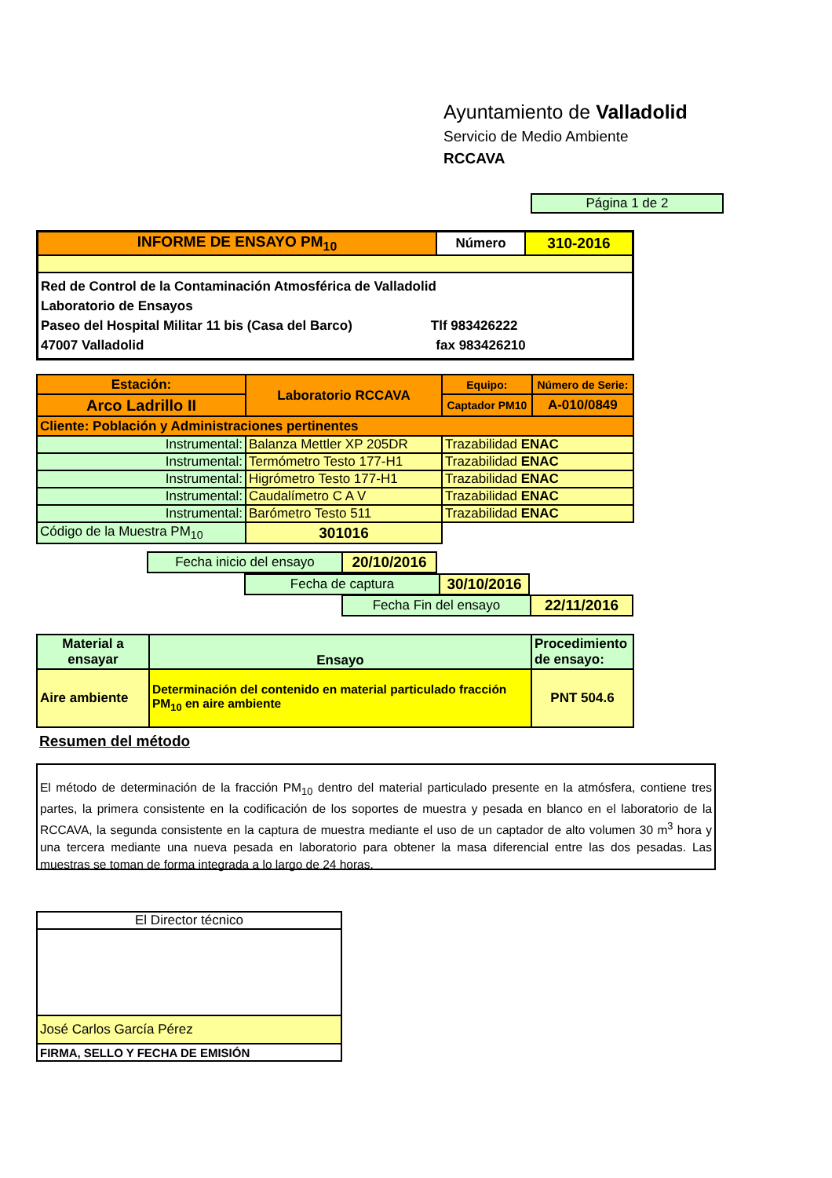Ayuntamiento de Valladolid
Servicio de Medio Ambiente
RCCAVA
Página 1 de 2
| INFORME DE ENSAYO PM<sub>10</sub> | Número | 310-2016 |
| Red de Control de la Contaminación Atmosférica de Valladolid Laboratorio de Ensayos Paseo del Hospital Militar 11 bis (Casa del Barco) Tlf 983426222 47007 Valladolid fax 983426210 | | |
| Estación: | Laboratorio RCCAVA | Equipo: | Número de Serie: |
| Arco Ladrillo II | | Captador PM10 | A-010/0849 |
| Cliente: Población y Administraciones pertinentes | | | |
| Instrumental: | Balanza Mettler XP 205DR | Trazabilidad ENAC | |
| Instrumental: | Termómetro Testo 177-H1 | Trazabilidad ENAC | |
| Instrumental: | Higrómetro Testo 177-H1 | Trazabilidad ENAC | |
| Instrumental: | Caudalímetro C A V | Trazabilidad ENAC | |
| Instrumental: | Barómetro Testo 511 | Trazabilidad ENAC | |
| Código de la Muestra PM<sub>10</sub> | 301016 | | |
| Fecha inicio del ensayo | 20/10/2016 |
| Fecha de captura | 30/10/2016 |
| Fecha Fin del ensayo | 22/11/2016 |
| Material a ensayar | Ensayo | Procedimiento de ensayo: |
| Aire ambiente | Determinación del contenido en material particulado fracción PM<sub>10</sub> en aire ambiente | PNT 504.6 |
Resumen del método
El método de determinación de la fracción PM<sub>10</sub> dentro del material particulado presente en la atmósfera, contiene tres partes, la primera consistente en la codificación de los soportes de muestra y pesada en blanco en el laboratorio de la RCCAVA, la segunda consistente en la captura de muestra mediante el uso de un captador de alto volumen 30 m<sup>3</sup> hora y una tercera mediante una nueva pesada en laboratorio para obtener la masa diferencial entre las dos pesadas. Las muestras se toman de forma integrada a lo largo de 24 horas.
| El Director técnico |
| José Carlos García Pérez |
| FIRMA, SELLO Y FECHA DE EMISIÓN |